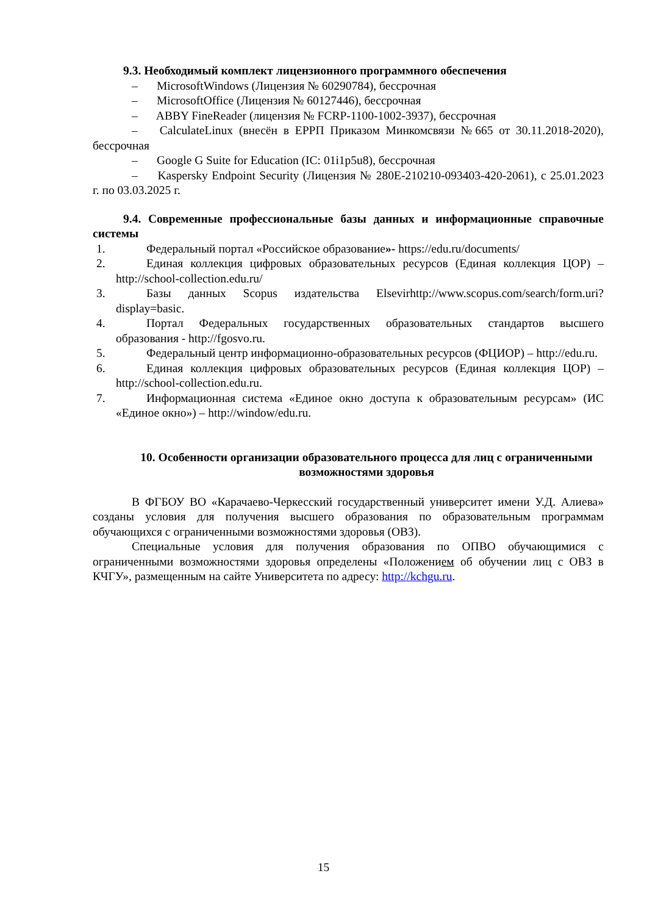9.3. Необходимый комплект лицензионного программного обеспечения
– MicrosoftWindows (Лицензия № 60290784), бессрочная
– MicrosoftOffice (Лицензия № 60127446), бессрочная
– ABBY FineReader (лицензия № FCRP-1100-1002-3937), бессрочная
– CalculateLinux (внесён в ЕРРП Приказом Минкомсвязи №665 от 30.11.2018-2020), бессрочная
– Google G Suite for Education (IC: 01i1p5u8), бессрочная
– Kaspersky Endpoint Security (Лицензия № 280E-210210-093403-420-2061), с 25.01.2023 г. по 03.03.2025 г.
9.4. Современные профессиональные базы данных и информационные справочные системы
1. Федеральный портал «Российское образование»- https://edu.ru/documents/
2. Единая коллекция цифровых образовательных ресурсов (Единая коллекция ЦОР) – http://school-collection.edu.ru/
3. Базы данных Scopus издательства Elsevirhttp://www.scopus.com/search/form.uri?display=basic.
4. Портал Федеральных государственных образовательных стандартов высшего образования - http://fgosvo.ru.
5. Федеральный центр информационно-образовательных ресурсов (ФЦИОР) – http://edu.ru.
6. Единая коллекция цифровых образовательных ресурсов (Единая коллекция ЦОР) – http://school-collection.edu.ru.
7. Информационная система «Единое окно доступа к образовательным ресурсам» (ИС «Единое окно») – http://window/edu.ru.
10. Особенности организации образовательного процесса для лиц с ограниченными возможностями здоровья
В ФГБОУ ВО «Карачаево-Черкесский государственный университет имени У.Д. Алиева» созданы условия для получения высшего образования по образовательным программам обучающихся с ограниченными возможностями здоровья (ОВЗ).
Специальные условия для получения образования по ОПВО обучающимися с ограниченными возможностями здоровья определены «Положением об обучении лиц с ОВЗ в КЧГУ», размещенным на сайте Университета по адресу: http://kchgu.ru.
15